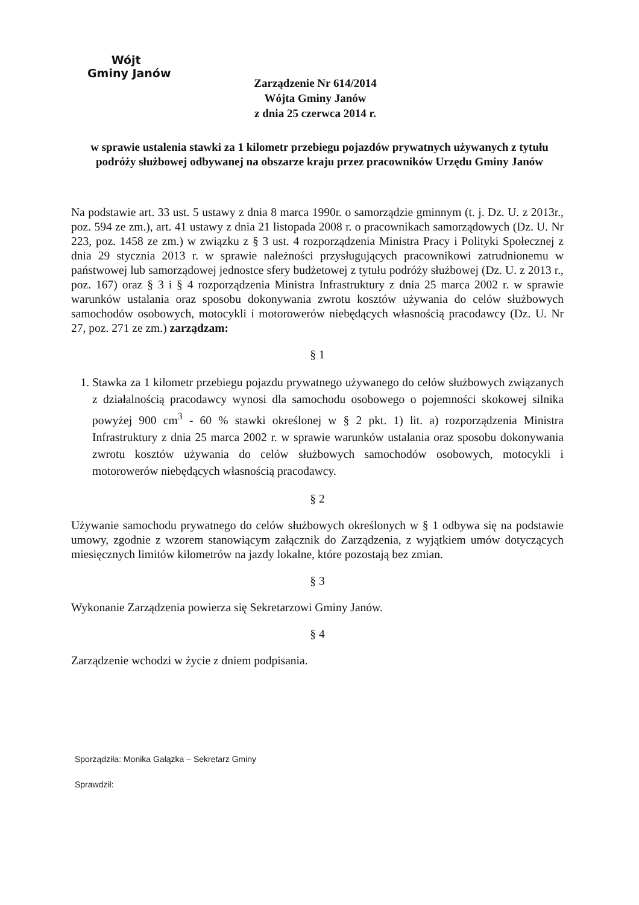Wójt
Gminy Janów
Zarządzenie Nr 614/2014
Wójta Gminy Janów
z dnia 25 czerwca 2014 r.
w sprawie ustalenia stawki za 1 kilometr przebiegu pojazdów prywatnych używanych z tytułu podróży służbowej odbywanej na obszarze kraju przez pracowników Urzędu Gminy Janów
Na podstawie art. 33 ust. 5 ustawy z dnia 8 marca 1990r. o samorządzie gminnym (t. j. Dz. U. z 2013r., poz. 594 ze zm.), art. 41 ustawy z dnia 21 listopada 2008 r. o pracownikach samorządowych (Dz. U. Nr 223, poz. 1458 ze zm.) w związku z § 3 ust. 4 rozporządzenia Ministra Pracy i Polityki Społecznej z dnia 29 stycznia 2013 r. w sprawie należności przysługujących pracownikowi zatrudnionemu w państwowej lub samorządowej jednostce sfery budżetowej z tytułu podróży służbowej (Dz. U. z 2013 r., poz. 167) oraz § 3 i § 4 rozporządzenia Ministra Infrastruktury z dnia 25 marca 2002 r. w sprawie warunków ustalania oraz sposobu dokonywania zwrotu kosztów używania do celów służbowych samochodów osobowych, motocykli i motorowerów niebędących własnością pracodawcy (Dz. U. Nr 27, poz. 271 ze zm.) zarządzam:
§ 1
1. Stawka za 1 kilometr przebiegu pojazdu prywatnego używanego do celów służbowych związanych z działalnością pracodawcy wynosi dla samochodu osobowego o pojemności skokowej silnika powyżej 900 cm<sup>3</sup> - 60 % stawki określonej w § 2 pkt. 1) lit. a) rozporządzenia Ministra Infrastruktury z dnia 25 marca 2002 r. w sprawie warunków ustalania oraz sposobu dokonywania zwrotu kosztów używania do celów służbowych samochodów osobowych, motocykli i motorowerów niebędących własnością pracodawcy.
§ 2
Używanie samochodu prywatnego do celów służbowych określonych w § 1 odbywa się na podstawie umowy, zgodnie z wzorem stanowiącym załącznik do Zarządzenia, z wyjątkiem umów dotyczących miesięcznych limitów kilometrów na jazdy lokalne, które pozostają bez zmian.
§ 3
Wykonanie Zarządzenia powierza się Sekretarzowi Gminy Janów.
§ 4
Zarządzenie wchodzi w życie z dniem podpisania.
Sporządziła: Monika Gałązka – Sekretarz Gminy
Sprawdził: